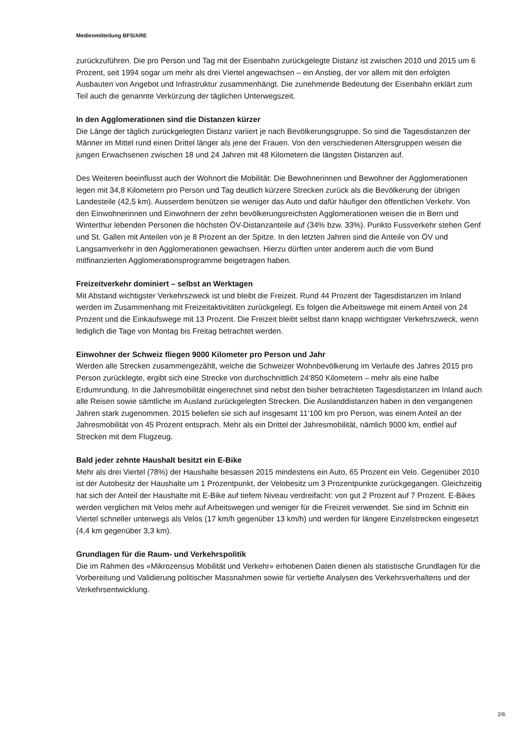Medienmitteilung BFS/ARE
zurückzuführen. Die pro Person und Tag mit der Eisenbahn zurückgelegte Distanz ist zwischen 2010 und 2015 um 6 Prozent, seit 1994 sogar um mehr als drei Viertel angewachsen – ein Anstieg, der vor allem mit den erfolgten Ausbauten von Angebot und Infrastruktur zusammenhängt. Die zunehmende Bedeutung der Eisenbahn erklärt zum Teil auch die genannte Verkürzung der täglichen Unterwegszeit.
In den Agglomerationen sind die Distanzen kürzer
Die Länge der täglich zurückgelegten Distanz variiert je nach Bevölkerungsgruppe. So sind die Tagesdistanzen der Männer im Mittel rund einen Drittel länger als jene der Frauen. Von den verschiedenen Altersgruppen weisen die jungen Erwachsenen zwischen 18 und 24 Jahren mit 48 Kilometern die längsten Distanzen auf.
Des Weiteren beeinflusst auch der Wohnort die Mobilität: Die Bewohnerinnen und Bewohner der Agglomerationen legen mit 34,8 Kilometern pro Person und Tag deutlich kürzere Strecken zurück als die Bevölkerung der übrigen Landesteile (42,5 km). Ausserdem benützen sie weniger das Auto und dafür häufiger den öffentlichen Verkehr. Von den Einwohnerinnen und Einwohnern der zehn bevölkerungsreichsten Agglomerationen weisen die in Bern und Winterthur lebenden Personen die höchsten ÖV-Distanzanteile auf (34% bzw. 33%). Punkto Fussverkehr stehen Genf und St. Gallen mit Anteilen von je 8 Prozent an der Spitze. In den letzten Jahren sind die Anteile von ÖV und Langsamverkehr in den Agglomerationen gewachsen. Hierzu dürften unter anderem auch die vom Bund mitfinanzierten Agglomerationsprogramme beigetragen haben.
Freizeitverkehr dominiert – selbst an Werktagen
Mit Abstand wichtigster Verkehrszweck ist und bleibt die Freizeit. Rund 44 Prozent der Tagesdistanzen im Inland werden im Zusammenhang mit Freizeitaktivitäten zurückgelegt. Es folgen die Arbeitswege mit einem Anteil von 24 Prozent und die Einkaufswege mit 13 Prozent. Die Freizeit bleibt selbst dann knapp wichtigster Verkehrszweck, wenn lediglich die Tage von Montag bis Freitag betrachtet werden.
Einwohner der Schweiz fliegen 9000 Kilometer pro Person und Jahr
Werden alle Strecken zusammengezählt, welche die Schweizer Wohnbevölkerung im Verlaufe des Jahres 2015 pro Person zurücklegte, ergibt sich eine Strecke von durchschnittlich 24‘850 Kilometern – mehr als eine halbe Erdumrundung. In die Jahresmobilität eingerechnet sind nebst den bisher betrachteten Tagesdistanzen im Inland auch alle Reisen sowie sämtliche im Ausland zurückgelegten Strecken. Die Auslanddistanzen haben in den vergangenen Jahren stark zugenommen. 2015 beliefen sie sich auf insgesamt 11‘100 km pro Person, was einem Anteil an der Jahresmobilität von 45 Prozent entsprach. Mehr als ein Drittel der Jahresmobilität, nämlich 9000 km, entfiel auf Strecken mit dem Flugzeug.
Bald jeder zehnte Haushalt besitzt ein E-Bike
Mehr als drei Viertel (78%) der Haushalte besassen 2015 mindestens ein Auto, 65 Prozent ein Velo. Gegenüber 2010 ist der Autobesitz der Haushalte um 1 Prozentpunkt, der Velobesitz um 3 Prozentpunkte zurückgegangen. Gleichzeitig hat sich der Anteil der Haushalte mit E-Bike auf tiefem Niveau verdreifacht: von gut 2 Prozent auf 7 Prozent. E-Bikes werden verglichen mit Velos mehr auf Arbeitswegen und weniger für die Freizeit verwendet. Sie sind im Schnitt ein Viertel schneller unterwegs als Velos (17 km/h gegenüber 13 km/h) und werden für längere Einzelstrecken eingesetzt (4,4 km gegenüber 3,3 km).
Grundlagen für die Raum- und Verkehrspolitik
Die im Rahmen des «Mikrozensus Mobilität und Verkehr» erhobenen Daten dienen als statistische Grundlagen für die Vorbereitung und Validierung politischer Massnahmen sowie für vertiefte Analysen des Verkehrsverhaltens und der Verkehrsentwicklung.
2/6